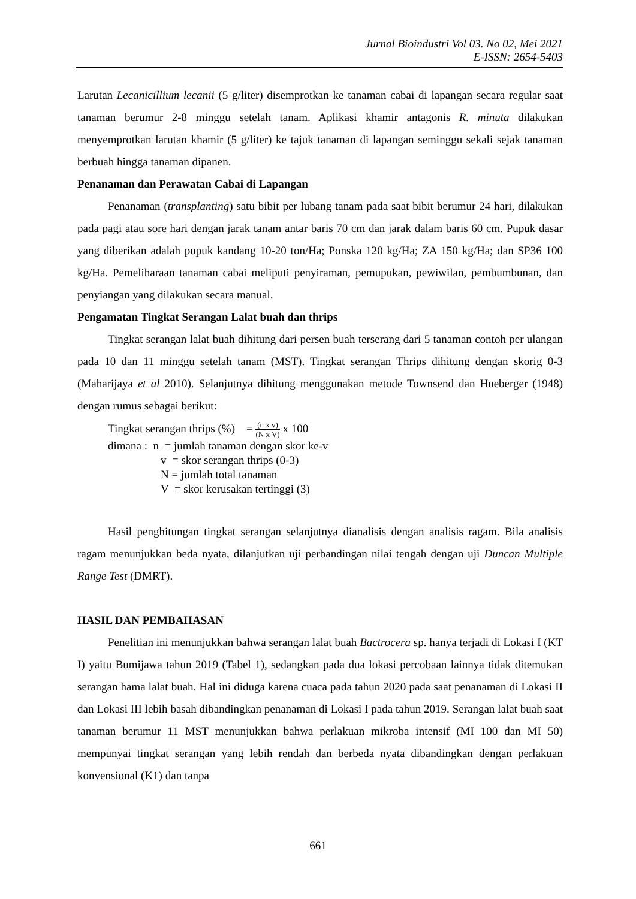Jurnal Bioindustri Vol 03. No 02, Mei 2021
E-ISSN: 2654-5403
Larutan Lecanicillium lecanii (5 g/liter) disemprotkan ke tanaman cabai di lapangan secara regular saat tanaman berumur 2-8 minggu setelah tanam. Aplikasi khamir antagonis R. minuta dilakukan menyemprotkan larutan khamir (5 g/liter) ke tajuk tanaman di lapangan seminggu sekali sejak tanaman berbuah hingga tanaman dipanen.
Penanaman dan Perawatan Cabai di Lapangan
Penanaman (transplanting) satu bibit per lubang tanam pada saat bibit berumur 24 hari, dilakukan pada pagi atau sore hari dengan jarak tanam antar baris 70 cm dan jarak dalam baris 60 cm. Pupuk dasar yang diberikan adalah pupuk kandang 10-20 ton/Ha; Ponska 120 kg/Ha; ZA 150 kg/Ha; dan SP36 100 kg/Ha. Pemeliharaan tanaman cabai meliputi penyiraman, pemupukan, pewiwilan, pembumbunan, dan penyiangan yang dilakukan secara manual.
Pengamatan Tingkat Serangan Lalat buah dan thrips
Tingkat serangan lalat buah dihitung dari persen buah terserang dari 5 tanaman contoh per ulangan pada 10 dan 11 minggu setelah tanam (MST). Tingkat serangan Thrips dihitung dengan skorig 0-3 (Maharijaya et al 2010). Selanjutnya dihitung menggunakan metode Townsend dan Hueberger (1948) dengan rumus sebagai berikut:
Tingkat serangan thrips (%) = (n x v) (N x V) x 100
dimana : n = jumlah tanaman dengan skor ke-v
v = skor serangan thrips (0-3)
N = jumlah total tanaman
V = skor kerusakan tertinggi (3)
Hasil penghitungan tingkat serangan selanjutnya dianalisis dengan analisis ragam. Bila analisis ragam menunjukkan beda nyata, dilanjutkan uji perbandingan nilai tengah dengan uji Duncan Multiple Range Test (DMRT).
HASIL DAN PEMBAHASAN
Penelitian ini menunjukkan bahwa serangan lalat buah Bactrocera sp. hanya terjadi di Lokasi I (KT I) yaitu Bumijawa tahun 2019 (Tabel 1), sedangkan pada dua lokasi percobaan lainnya tidak ditemukan serangan hama lalat buah. Hal ini diduga karena cuaca pada tahun 2020 pada saat penanaman di Lokasi II dan Lokasi III lebih basah dibandingkan penanaman di Lokasi I pada tahun 2019. Serangan lalat buah saat tanaman berumur 11 MST menunjukkan bahwa perlakuan mikroba intensif (MI 100 dan MI 50) mempunyai tingkat serangan yang lebih rendah dan berbeda nyata dibandingkan dengan perlakuan konvensional (K1) dan tanpa
661